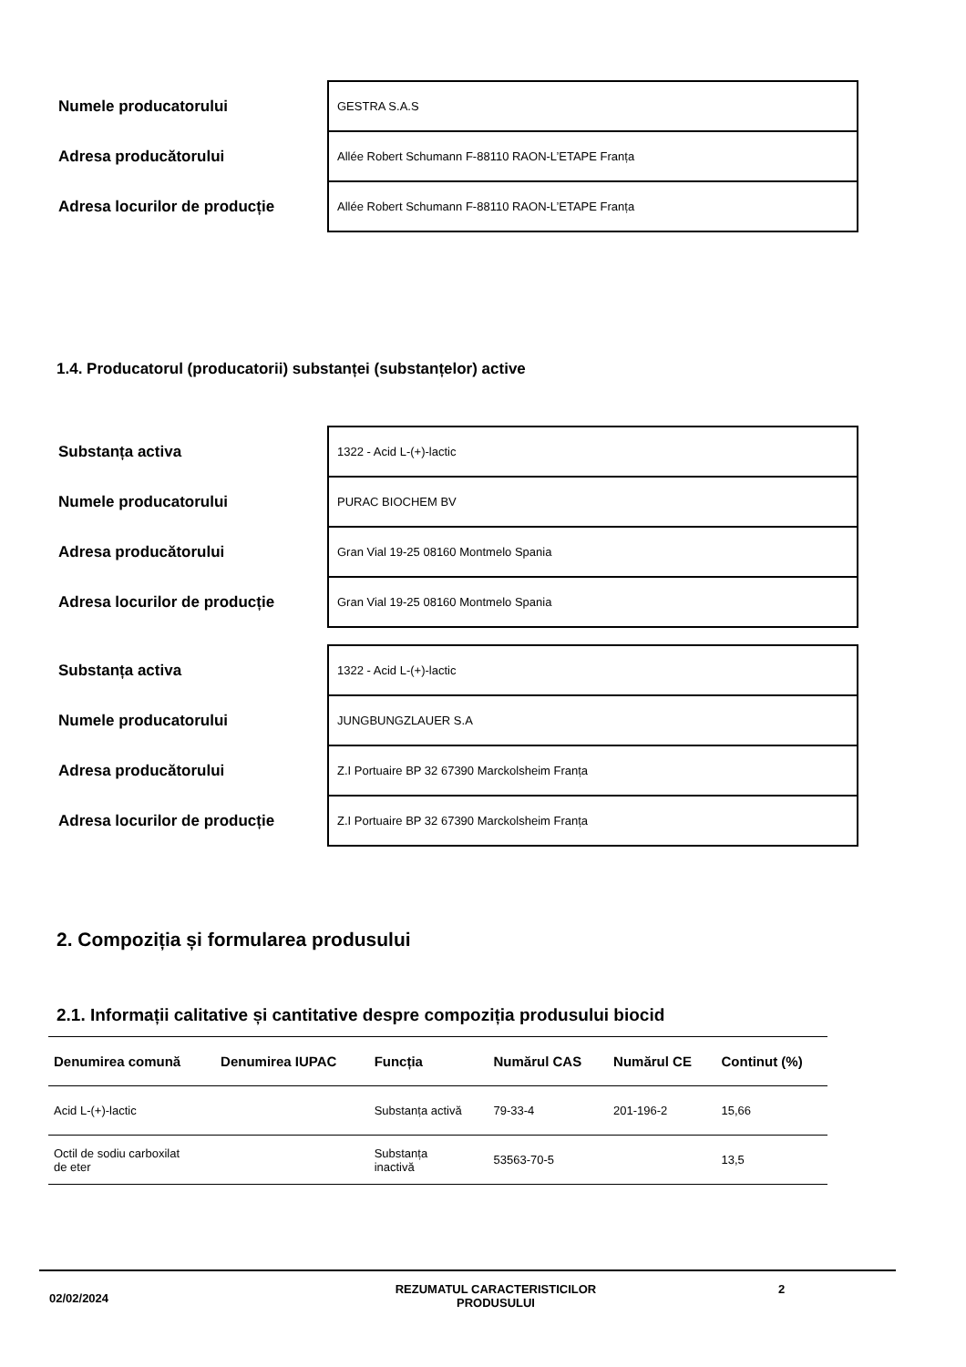| Numele producatorului | GESTRA S.A.S |
| Adresa producătorului | Allée Robert Schumann F-88110 RAON-L’ETAPE Franța |
| Adresa locurilor de producție | Allée Robert Schumann F-88110 RAON-L’ETAPE Franța |
1.4. Producatorul (producatorii) substanței (substanțelor) active
| Substanța activa | 1322 - Acid L-(+)-lactic |
| Numele producatorului | PURAC BIOCHEM BV |
| Adresa producătorului | Gran Vial 19-25 08160 Montmelo Spania |
| Adresa locurilor de producție | Gran Vial 19-25 08160 Montmelo Spania |
| Substanța activa | 1322 - Acid L-(+)-lactic |
| Numele producatorului | JUNGBUNGZLAUER S.A |
| Adresa producătorului | Z.I Portuaire BP 32 67390 Marckolsheim Franța |
| Adresa locurilor de producție | Z.I Portuaire BP 32 67390 Marckolsheim Franța |
2. Compoziția și formularea produsului
2.1. Informații calitative și cantitative despre compoziția produsului biocid
| Denumirea comună | Denumirea IUPAC | Funcția | Numărul CAS | Numărul CE | Continut (%) |
| --- | --- | --- | --- | --- | --- |
| Acid L-(+)-lactic | | Substanța activă | 79-33-4 | 201-196-2 | 15,66 |
| Octil de sodiu carboxilat de eter | | Substanța inactivă | 53563-70-5 | | 13,5 |
02/02/2024
REZUMATUL CARACTERISTICILOR PRODUSULUI 2